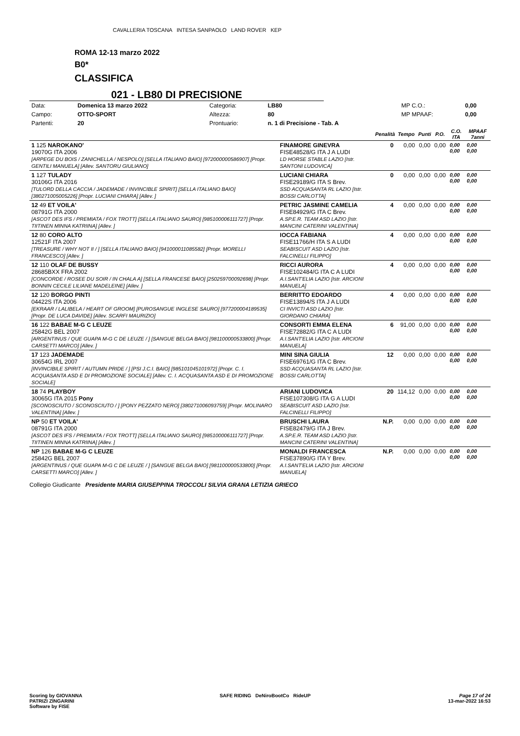CAVALLERIA TOSCANA INTESA SANPAOLO LAND ROVER KEP
ROMA 12-13 marzo 2022
B0*
CLASSIFICA
021 - LB80 DI PRECISIONE
| Data: | Domenica 13 marzo 2022 | Categoria: | LB80 | MP C.O.: | 0,00 |
| Campo: | OTTO-SPORT | Altezza: | 80 | MP MPAAF: | 0,00 |
| Partenti: | 20 | Prontuario: | n. 1 di Precisione - Tab. A | | |
| | | Penalità | Tempo | Punti | P.O. | C.O. ITA | MPAAF 7anni |
| --- | --- | --- | --- | --- | --- | --- | --- |
| 1 125 NAROKANO' 19070G ITA 2006 [ARPEGE DU BOIS / ZANICHELLA / NESPOLO] [SELLA ITALIANO BAIO] [972000000586907] [Propr. GENTILI MANUELA] [Allev. SANTORU GIULIANO] | FINAMORE GINEVRA FISE48528/G ITA J A LUDI LD HORSE STABLE LAZIO [Istr. SANTONI LUDOVICA] | 0 | 0,00 | 0,00 | 0,00 | 0,00 0,00 | 0,00 0,00 |
| 1 127 TULADY 30106G ITA 2016 [TULORD DELLA CACCIA / JADEMADE / INVINCIBLE SPIRIT] [SELLA ITALIANO BAIO] [380271005005226] [Propr. LUCIANI CHIARA] [Allev. ] | LUCIANI CHIARA FISE29189/G ITA S Brev. SSD ACQUASANTA RL LAZIO [Istr. BOSSI CARLOTTA] | 0 | 0,00 | 0,00 | 0,00 | 0,00 0,00 | 0,00 0,00 |
| 12 49 ET VOILA' 08791G ITA 2000 [ASCOT DES IFS / PREMIATA / FOX TROTT] [SELLA ITALIANO SAURO] [985100006111727] [Propr. TIITINEN MINNA KATRIINA] [Allev. ] | PETRIC JASMINE CAMELIA FISE84929/G ITA C Brev. A.SP.E.R. TEAM ASD LAZIO [Istr. MANCINI CATERINI VALENTINA] | 4 | 0,00 | 0,00 | 0,00 | 0,00 0,00 | 0,00 0,00 |
| 12 80 CORO ALTO 12521F ITA 2007 [TREASURE / WHY NOT II / ] [SELLA ITALIANO BAIO] [941000011085582] [Propr. MORELLI FRANCESCO] [Allev. ] | IOCCA FABIANA FISE11766/H ITA S A LUDI SEABISCUIT ASD LAZIO [Istr. FALCINELLI FILIPPO] | 4 | 0,00 | 0,00 | 0,00 | 0,00 0,00 | 0,00 0,00 |
| 12 110 OLAF DE BUSSY 28685BXX FRA 2002 [CONCORDE / ROSEE DU SOIR / IN CHALA A] [SELLA FRANCESE BAIO] [250259700092698] [Propr. BONNIN CECILE LILIANE MADELEINE] [Allev. ] | RICCI AURORA FISE102484/G ITA C A LUDI A.I.SANT'ELIA LAZIO [Istr. ARCIONI MANUELA] | 4 | 0,00 | 0,00 | 0,00 | 0,00 0,00 | 0,00 0,00 |
| 12 120 BORGO PINTI 04422S ITA 2006 [EKRAAR / LALIBELA / HEART OF GROOM] [PUROSANGUE INGLESE SAURO] [977200004189535] [Propr. DE LUCA DAVIDE] [Allev. SCARFI MAURIZIO] | BERRITTO EDOARDO FISE13894/S ITA J A LUDI CI INVICTI ASD LAZIO [Istr. GIORDANO CHIARA] | 4 | 0,00 | 0,00 | 0,00 | 0,00 0,00 | 0,00 0,00 |
| 16 122 BABAE M-G C LEUZE 25842G BEL 2007 [ARGENTINUS / QUE GUAPA M-G C DE LEUZE / ] [SANGUE BELGA BAIO] [981100000533800] [Propr. CARSETTI MARCO] [Allev. ] | CONSORTI EMMA ELENA FISE72882/G ITA C A LUDI A.I.SANT'ELIA LAZIO [Istr. ARCIONI MANUELA] | 6 | 91,00 | 0,00 | 0,00 | 0,00 0,00 | 0,00 0,00 |
| 17 123 JADEMADE 30654G IRL 2007 [INVINCIBILE SPIRIT / AUTUMN PRIDE / ] [PSI J.C.I. BAIO] [985101045101972] [Propr. C. I. ACQUASANTA ASD E DI PROMOZIONE SOCIALE] [Allev. C. I. ACQUASANTA ASD E DI PROMOZIONE SOCIALE] | MINI SINA GIULIA FISE69761/G ITA C Brev. SSD ACQUASANTA RL LAZIO [Istr. BOSSI CARLOTTA] | 12 | 0,00 | 0,00 | 0,00 | 0,00 0,00 | 0,00 0,00 |
| 18 74 PLAYBOY 30065G ITA 2015 Pony [SCONOSCIUTO / SCONOSCIUTO / ] [PONY PEZZATO NERO] [380271006093759] [Propr. MOLINARO VALENTINA] [Allev. ] | ARIANI LUDOVICA FISE107308/G ITA G A LUDI SEABISCUIT ASD LAZIO [Istr. FALCINELLI FILIPPO] | 20 | 114,12 | 0,00 | 0,00 | 0,00 0,00 | 0,00 0,00 |
| NP 50 ET VOILA' 08791G ITA 2000 [ASCOT DES IFS / PREMIATA / FOX TROTT] [SELLA ITALIANO SAURO] [985100006111727] [Propr. TIITINEN MINNA KATRIINA] [Allev. ] | BRUSCHI LAURA FISE82479/G ITA J Brev. A.SP.E.R. TEAM ASD LAZIO [Istr. MANCINI CATERINI VALENTINA] | N.P. | 0,00 | 0,00 | 0,00 | 0,00 0,00 | 0,00 0,00 |
| NP 126 BABAE M-G C LEUZE 25842G BEL 2007 [ARGENTINUS / QUE GUAPA M-G C DE LEUZE / ] [SANGUE BELGA BAIO] [981100000533800] [Propr. CARSETTI MARCO] [Allev. ] | MONALDI FRANCESCA FISE37890/G ITA Y Brev. A.I.SANT'ELIA LAZIO [Istr. ARCIONI MANUELA] | N.P. | 0,00 | 0,00 | 0,00 | 0,00 0,00 | 0,00 0,00 |
Collegio Giudicante Presidente MARIA GIUSEPPINA TROCCOLI SILVIA GRANA LETIZIA GRIECO
Scoring by GIOVANNA
PATRIZI ZINGARINI
Software by FISE
SAFE RIDING DeNiroBootCo RideUP
Page 17 of 24
13-mar-2022 16:53